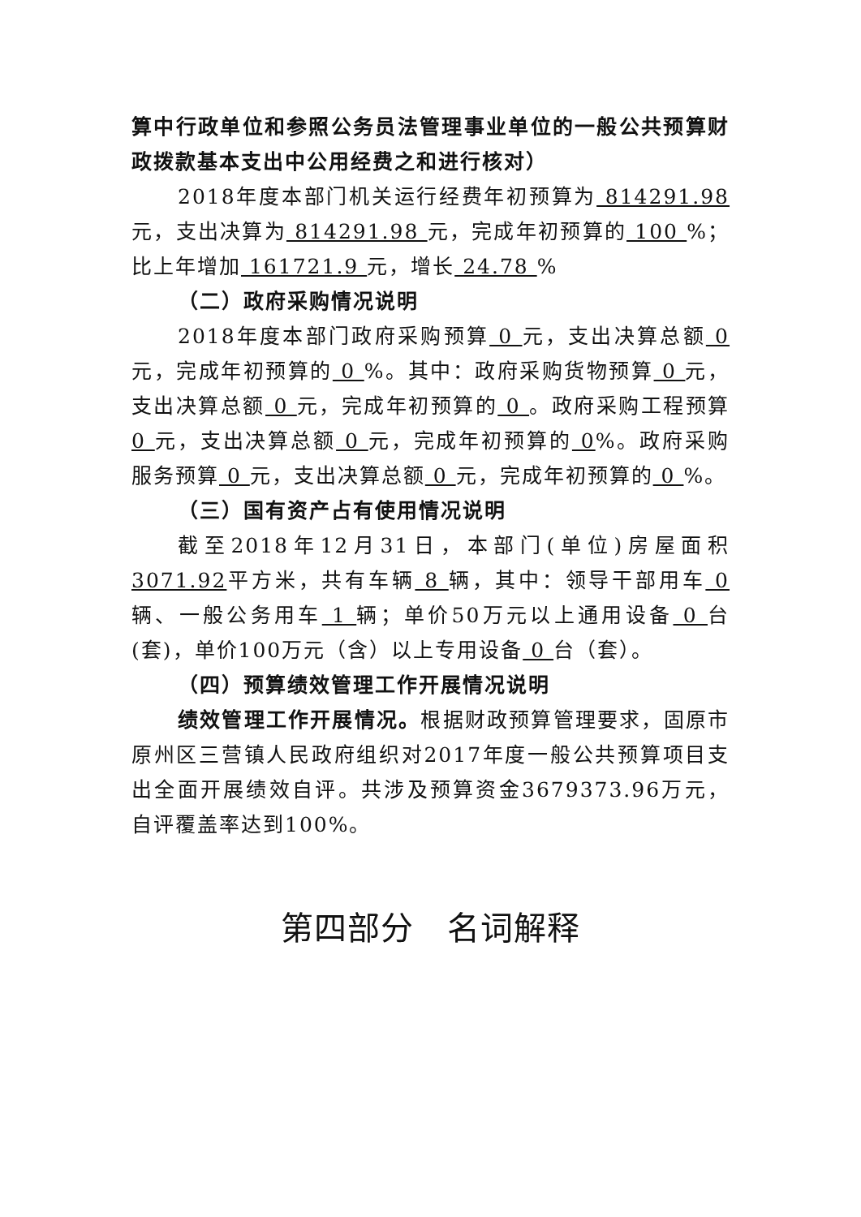算中行政单位和参照公务员法管理事业单位的一般公共预算财政拨款基本支出中公用经费之和进行核对）
2018年度本部门机关运行经费年初预算为 814291.98元，支出决算为 814291.98 元，完成年初预算的 100 %；比上年增加 161721.9 元，增长 24.78 %
（二）政府采购情况说明
2018年度本部门政府采购预算 0 元，支出决算总额 0 元，完成年初预算的 0 %。其中：政府采购货物预算 0 元，支出决算总额 0 元，完成年初预算的 0 。政府采购工程预算 0 元，支出决算总额 0 元，完成年初预算的 0%。政府采购服务预算 0 元，支出决算总额 0 元，完成年初预算的 0 %。
（三）国有资产占有使用情况说明
截至2018年12月31日，本部门(单位)房屋面积 3071.92平方米，共有车辆 8 辆，其中：领导干部用车 0 辆、一般公务用车 1 辆；单价50万元以上通用设备 0 台(套)，单价100万元（含）以上专用设备 0 台（套）。
（四）预算绩效管理工作开展情况说明
绩效管理工作开展情况。根据财政预算管理要求，固原市原州区三营镇人民政府组织对2017年度一般公共预算项目支出全面开展绩效自评。共涉及预算资金3679373.96万元，自评覆盖率达到100%。
第四部分　名词解释